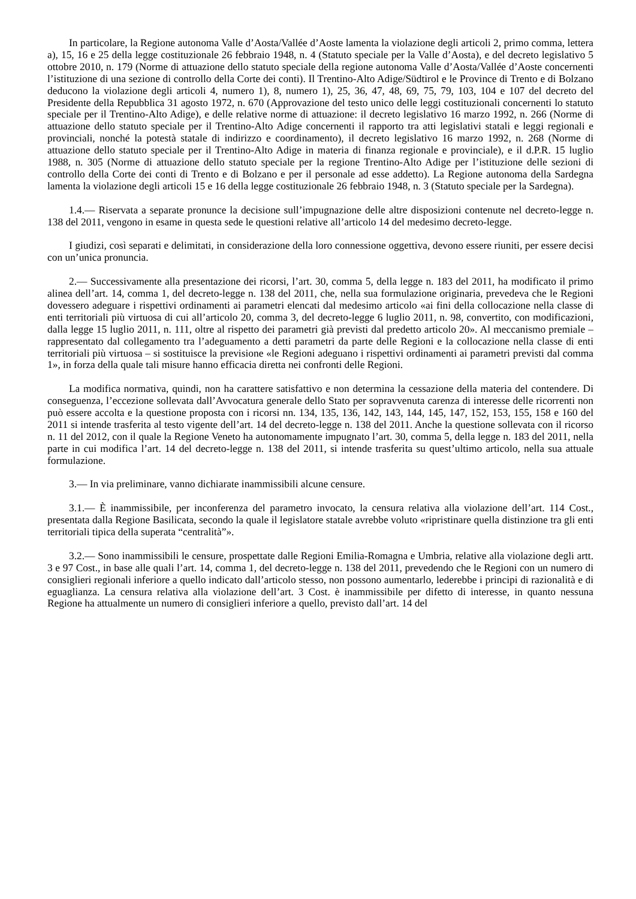In particolare, la Regione autonoma Valle d’Aosta/Vallée d’Aoste lamenta la violazione degli articoli 2, primo comma, lettera a), 15, 16 e 25 della legge costituzionale 26 febbraio 1948, n. 4 (Statuto speciale per la Valle d’Aosta), e del decreto legislativo 5 ottobre 2010, n. 179 (Norme di attuazione dello statuto speciale della regione autonoma Valle d’Aosta/Vallée d’Aoste concernenti l’istituzione di una sezione di controllo della Corte dei conti). Il Trentino-Alto Adige/Südtirol e le Province di Trento e di Bolzano deducono la violazione degli articoli 4, numero 1), 8, numero 1), 25, 36, 47, 48, 69, 75, 79, 103, 104 e 107 del decreto del Presidente della Repubblica 31 agosto 1972, n. 670 (Approvazione del testo unico delle leggi costituzionali concernenti lo statuto speciale per il Trentino-Alto Adige), e delle relative norme di attuazione: il decreto legislativo 16 marzo 1992, n. 266 (Norme di attuazione dello statuto speciale per il Trentino-Alto Adige concernenti il rapporto tra atti legislativi statali e leggi regionali e provinciali, nonché la potestà statale di indirizzo e coordinamento), il decreto legislativo 16 marzo 1992, n. 268 (Norme di attuazione dello statuto speciale per il Trentino-Alto Adige in materia di finanza regionale e provinciale), e il d.P.R. 15 luglio 1988, n. 305 (Norme di attuazione dello statuto speciale per la regione Trentino-Alto Adige per l’istituzione delle sezioni di controllo della Corte dei conti di Trento e di Bolzano e per il personale ad esse addetto). La Regione autonoma della Sardegna lamenta la violazione degli articoli 15 e 16 della legge costituzionale 26 febbraio 1948, n. 3 (Statuto speciale per la Sardegna).
1.4.— Riservata a separate pronunce la decisione sull’impugnazione delle altre disposizioni contenute nel decreto-legge n. 138 del 2011, vengono in esame in questa sede le questioni relative all’articolo 14 del medesimo decreto-legge.
I giudizi, così separati e delimitati, in considerazione della loro connessione oggettiva, devono essere riuniti, per essere decisi con un’unica pronuncia.
2.— Successivamente alla presentazione dei ricorsi, l’art. 30, comma 5, della legge n. 183 del 2011, ha modificato il primo alinea dell’art. 14, comma 1, del decreto-legge n. 138 del 2011, che, nella sua formulazione originaria, prevedeva che le Regioni dovessero adeguare i rispettivi ordinamenti ai parametri elencati dal medesimo articolo «ai fini della collocazione nella classe di enti territoriali più virtuosa di cui all’articolo 20, comma 3, del decreto-legge 6 luglio 2011, n. 98, convertito, con modificazioni, dalla legge 15 luglio 2011, n. 111, oltre al rispetto dei parametri già previsti dal predetto articolo 20». Al meccanismo premiale – rappresentato dal collegamento tra l’adeguamento a detti parametri da parte delle Regioni e la collocazione nella classe di enti territoriali più virtuosa – si sostituisce la previsione «le Regioni adeguano i rispettivi ordinamenti ai parametri previsti dal comma 1», in forza della quale tali misure hanno efficacia diretta nei confronti delle Regioni.
La modifica normativa, quindi, non ha carattere satisfattivo e non determina la cessazione della materia del contendere. Di conseguenza, l’eccezione sollevata dall’Avvocatura generale dello Stato per sopravvenuta carenza di interesse delle ricorrenti non può essere accolta e la questione proposta con i ricorsi nn. 134, 135, 136, 142, 143, 144, 145, 147, 152, 153, 155, 158 e 160 del 2011 si intende trasferita al testo vigente dell’art. 14 del decreto-legge n. 138 del 2011. Anche la questione sollevata con il ricorso n. 11 del 2012, con il quale la Regione Veneto ha autonomamente impugnato l’art. 30, comma 5, della legge n. 183 del 2011, nella parte in cui modifica l’art. 14 del decreto-legge n. 138 del 2011, si intende trasferita su quest’ultimo articolo, nella sua attuale formulazione.
3.— In via preliminare, vanno dichiarate inammissibili alcune censure.
3.1.— È inammissibile, per inconferenza del parametro invocato, la censura relativa alla violazione dell’art. 114 Cost., presentata dalla Regione Basilicata, secondo la quale il legislatore statale avrebbe voluto «ripristinare quella distinzione tra gli enti territoriali tipica della superata “centralità”».
3.2.— Sono inammissibili le censure, prospettate dalle Regioni Emilia-Romagna e Umbria, relative alla violazione degli artt. 3 e 97 Cost., in base alle quali l’art. 14, comma 1, del decreto-legge n. 138 del 2011, prevedendo che le Regioni con un numero di consiglieri regionali inferiore a quello indicato dall’articolo stesso, non possono aumentarlo, lederebbe i principi di razionalità e di eguaglianza. La censura relativa alla violazione dell’art. 3 Cost. è inammissibile per difetto di interesse, in quanto nessuna Regione ha attualmente un numero di consiglieri inferiore a quello, previsto dall’art. 14 del